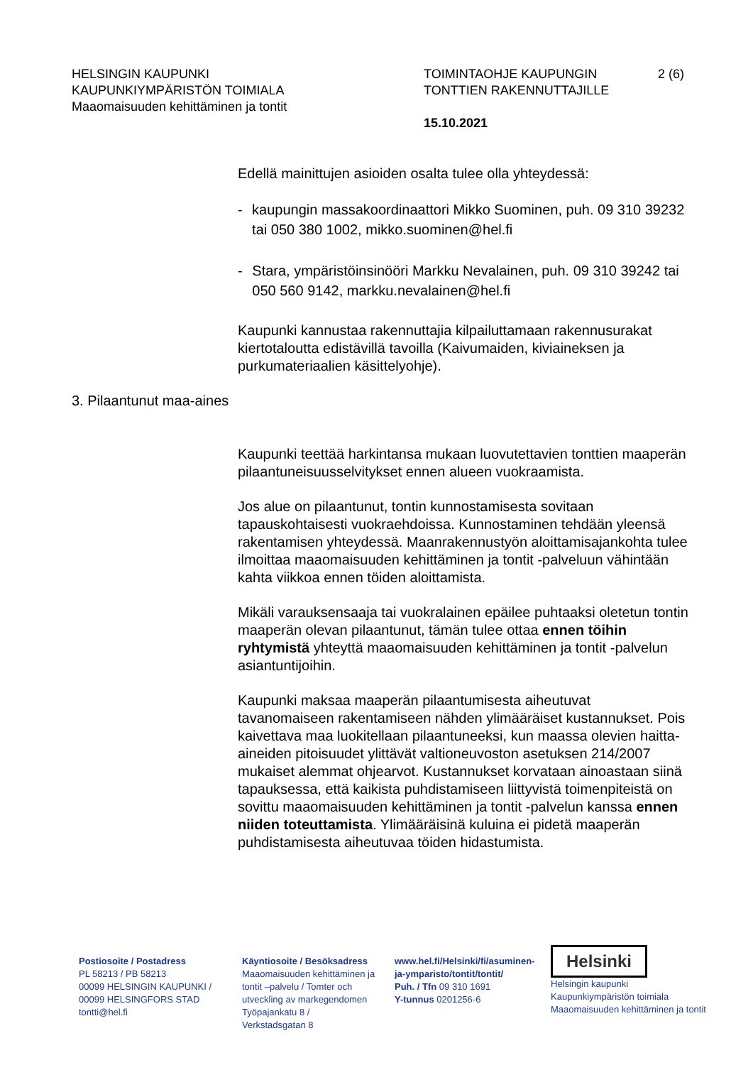HELSINGIN KAUPUNKI
KAUPUNKIYMPÄRISTÖN TOIMIALA
Maaomaisuuden kehittäminen ja tontit
TOIMINTAOHJE KAUPUNGIN
TONTTIEN RAKENNUTTAJILLE
15.10.2021
2 (6)
Edellä mainittujen asioiden osalta tulee olla yhteydessä:
- kaupungin massakoordinaattori Mikko Suominen, puh. 09 310 39232 tai 050 380 1002, mikko.suominen@hel.fi
- Stara, ympäristöinsinööri Markku Nevalainen, puh. 09 310 39242 tai 050 560 9142, markku.nevalainen@hel.fi
Kaupunki kannustaa rakennuttajia kilpailuttamaan rakennusurakat kiertotaloutta edistävillä tavoilla (Kaivumaiden, kiviaineksen ja purkumateriaalien käsittelyohje).
3. Pilaantunut maa-aines
Kaupunki teettää harkintansa mukaan luovutettavien tonttien maaperän pilaantuneisuusselvitykset ennen alueen vuokraamista.
Jos alue on pilaantunut, tontin kunnostamisesta sovitaan tapauskohtaisesti vuokraehdoissa. Kunnostaminen tehdään yleensä rakentamisen yhteydessä. Maanrakennustyön aloittamisajankohta tulee ilmoittaa maaomaisuuden kehittäminen ja tontit -palveluun vähintään kahta viikkoa ennen töiden aloittamista.
Mikäli varauksensaaja tai vuokralainen epäilee puhtaaksi oletetun tontin maaperän olevan pilaantunut, tämän tulee ottaa ennen töihin ryhtymistä yhteyttä maaomaisuuden kehittäminen ja tontit -palvelun asiantuntijoihin.
Kaupunki maksaa maaperän pilaantumisesta aiheutuvat tavanomaiseen rakentamiseen nähden ylimääräiset kustannukset. Pois kaivettava maa luokitellaan pilaantuneeksi, kun maassa olevien haitta-aineiden pitoisuudet ylittävät valtioneuvoston asetuksen 214/2007 mukaiset alemmat ohjearvot. Kustannukset korvataan ainoastaan siinä tapauksessa, että kaikista puhdistamiseen liittyvistä toimenpiteistä on sovittu maaomaisuuden kehittäminen ja tontit -palvelun kanssa ennen niiden toteuttamista. Ylimääräisinä kuluina ei pidetä maaperän puhdistamisesta aiheutuvaa töiden hidastumista.
Postiosoite / Postadress
PL 58213 / PB 58213
00099 HELSINGIN KAUPUNKI /
00099 HELSINGFORS STAD
tontti@hel.fi
Käyntiosoite / Besöksadress
Maaomaisuuden kehittäminen ja tontit –palvelu / Tomter och utveckling av markegendomen
Työpajankatu 8 /
Verkstadsgatan 8
www.hel.fi/Helsinki/fi/asuminen-ja-ymparisto/tontit/tontit/
Puh. / Tfn 09 310 1691
Y-tunnus 0201256-6
Helsinki
Helsingin kaupunki
Kaupunkiympäristön toimiala
Maaomaisuuden kehittäminen ja tontit